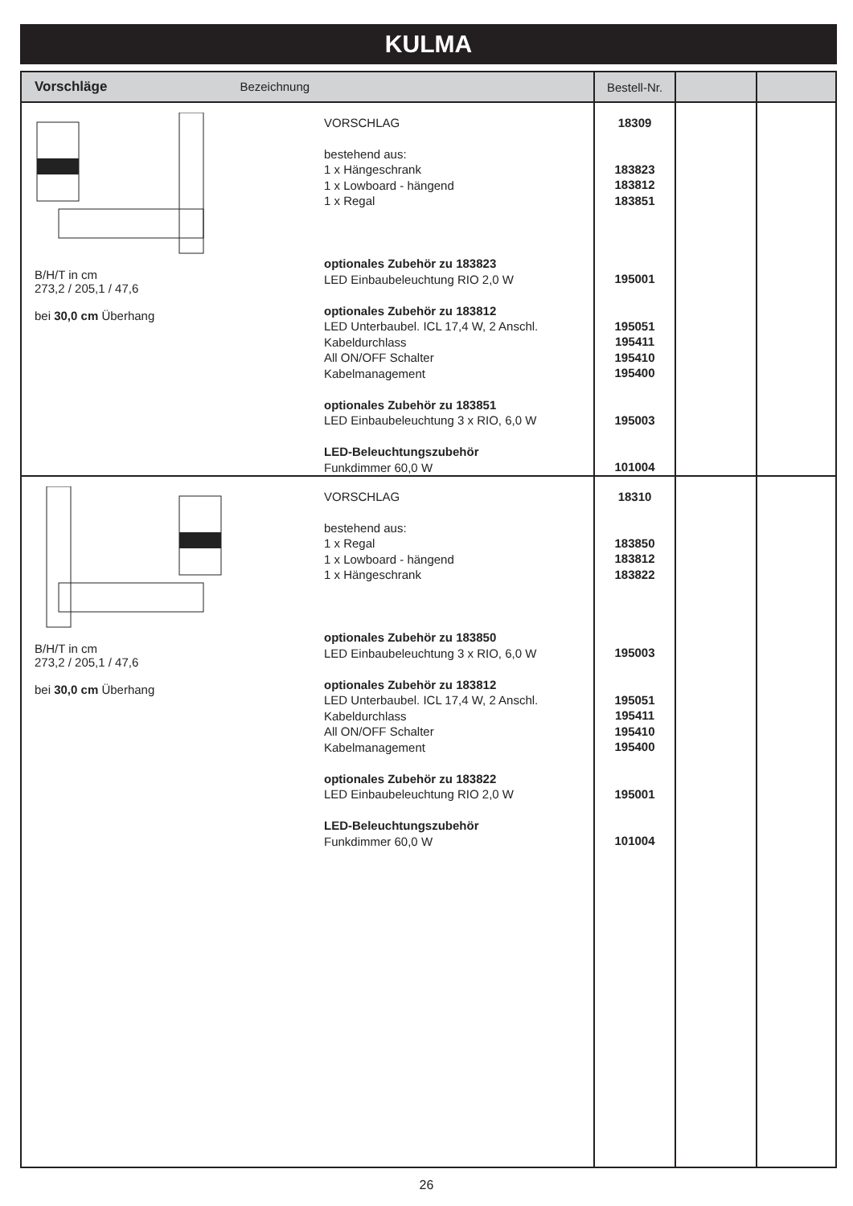KULMA
| Vorschläge Bezeichnung | Bestell-Nr. | | |
| --- | --- | --- | --- |
| B/H/T in cm 273,2 / 205,1 / 47,6 bei 30,0 cm Überhang VORSCHLAG bestehend aus: 1 x Hängeschrank 1 x Lowboard - hängend 1 x Regal optionales Zubehör zu 183823 LED Einbaubeleuchtung RIO 2,0 W optionales Zubehör zu 183812 LED Unterbaubel. ICL 17,4 W, 2 Anschl. Kabeldurchlass All ON/OFF Schalter Kabelmanagement optionales Zubehör zu 183851 LED Einbaubeleuchtung 3 x RIO, 6,0 W LED-Beleuchtungszubehör Funkdimmer 60,0 W | 18309 183823 183812 183851 195001 195051 195411 195410 195400 195003 101004 | | |
| B/H/T in cm 273,2 / 205,1 / 47,6 bei 30,0 cm Überhang VORSCHLAG bestehend aus: 1 x Regal 1 x Lowboard - hängend 1 x Hängeschrank optionales Zubehör zu 183850 LED Einbaubeleuchtung 3 x RIO, 6,0 W optionales Zubehör zu 183812 LED Unterbaubel. ICL 17,4 W, 2 Anschl. Kabeldurchlass All ON/OFF Schalter Kabelmanagement optionales Zubehör zu 183822 LED Einbaubeleuchtung RIO 2,0 W LED-Beleuchtungszubehör Funkdimmer 60,0 W | 18310 183850 183812 183822 195003 195051 195411 195410 195400 195001 101004 | | |
26